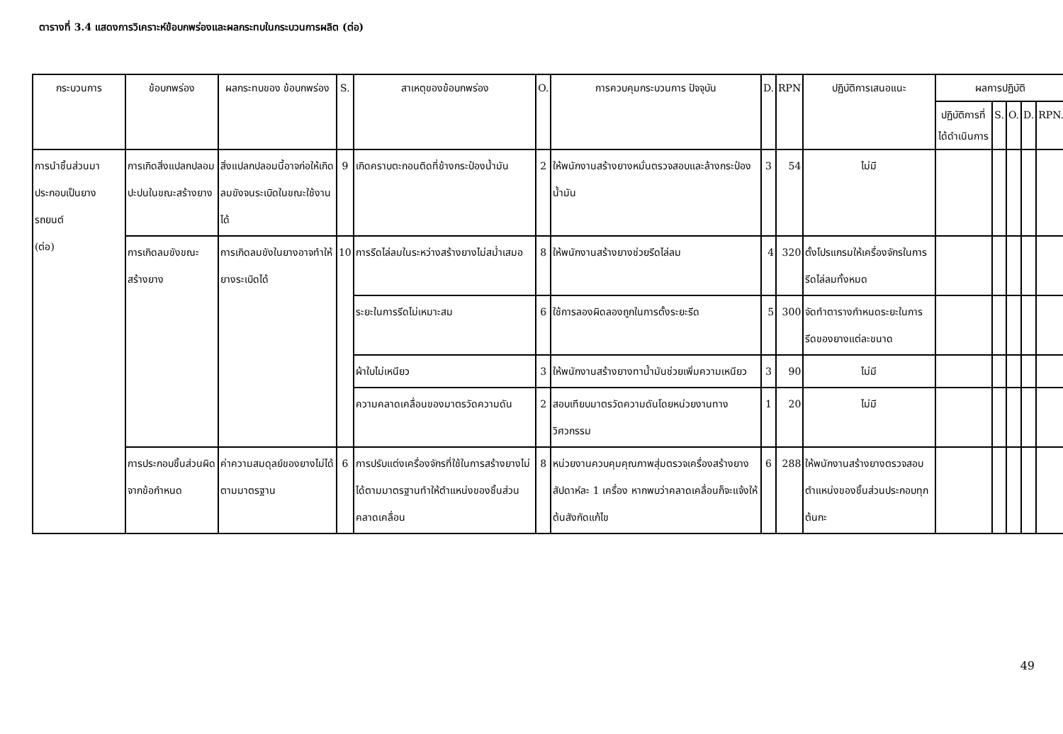ตารางที่ 3.4 แสดงการวิเคราะห์ข้อบกพร่องและผลกระทบในกระบวนการผลิต (ต่อ)
| กระบวนการ | ข้อบกพร่อง | ผลกระทบของ ข้อบกพร่อง | S. | สาเหตุของข้อบกพร่อง | O. | การควบคุมกระบวนการ ปัจจุบัน | D. | RPN | ปฏิบัติการเสนอแนะ | ผลการปฏิบัติ | | | | |
| --- | --- | --- | --- | --- | --- | --- | --- | --- | --- | --- | --- | --- | --- | --- |
| | | | | | | | | | | ปฏิบัติการที่ได้ดำเนินการ | S. | O. | D. | RPN. |
| การนำชิ้นส่วนมาประกอบเป็นยางรถยนต์ (ต่อ) | การเกิดสิ่งแปลกปลอมปะปนในขณะสร้างยาง | สิ่งแปลกปลอมนี้อาจก่อให้เกิดลมขังจนระเบิดในขณะใช้งานได้ | 9 | เกิดคราบตะกอนติดที่ข้างกระป๋องน้ำมัน | 2 | ให้พนักงานสร้างยางหมั่นตรวจสอบและล้างกระป๋องน้ำมัน | 3 | 54 | ไม่มี | | | | | |
| | การเกิดลมขังขณะสร้างยาง | การเกิดลมขังในยางอาจทำให้ยางระเบิดได้ | 10 | การรีดไล่ลมในระหว่างสร้างยางไม่สม่ำเสมอ | 8 | ให้พนักงานสร้างยางช่วยรีดไล่ลม | 4 | 320 | ตั้งโปรแกรมให้เครื่องจักรในการรีดไล่ลมทั้งหมด | | | | | |
| | | | | ระยะในการรีดไม่เหมาะสม | 6 | ใช้การลองผิดลองถูกในการตั้งระยะรีด | 5 | 300 | จัดทำตารางกำหนดระยะในการรีดของยางแต่ละขนาด | | | | | |
| | | | | ผ้าใบไม่เหนียว | 3 | ให้พนักงานสร้างยางทาน้ำมันช่วยเพิ่มความเหนียว | 3 | 90 | ไม่มี | | | | | |
| | | | | ความคลาดเคลื่อนของมาตรวัดความดัน | 2 | สอบเทียบมาตรวัดความดันโดยหน่วยงานทางวิศวกรรม | 1 | 20 | ไม่มี | | | | | |
| | การประกอบชิ้นส่วนผิดจากข้อกำหนด | ค่าความสมดุลย์ของยางไม่ได้ตามมาตรฐาน | 6 | การปรับแต่งเครื่องจักรที่ใช้ในการสร้างยางไม่ได้ตามมาตรฐานทำให้ตำแหน่งของชิ้นส่วนคลาดเคลื่อน | 8 | หน่วยงานควบคุมคุณภาพสุ่มตรวจเครื่องสร้างยางสัปดาห์ละ 1 เครื่อง หากพบว่าคลาดเคลื่อนก็จะแจ้งให้ต้นสังกัดแก้ไข | 6 | 288 | ให้พนักงานสร้างยางตรวจสอบตำแหน่งของชิ้นส่วนประกอบทุกต้นกะ | | | | | |
49